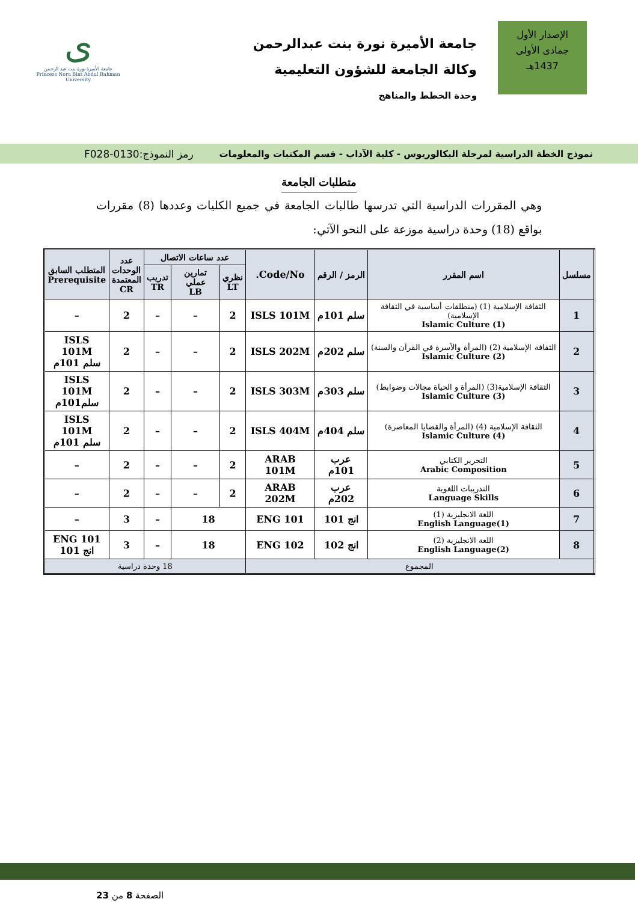الإصدار الأول
جمادى الأولى
1437هـ
جامعة الأميرة نورة بنت عبدالرحمن
وكالة الجامعة للشؤون التعليمية
وحدة الخطط والمناهج
ى
جامعة الأميرة نورة بنت عبد الرحمن
Princess Nora Bint Abdul Rahman University
نموذج الخطة الدراسية لمرحلة البكالوريوس - كلية الآداب - قسم المكتبات والمعلومات رمز النموذج:0130-F028
متطلبات الجامعة
وهي المقررات الدراسية التي تدرسها طالبات الجامعة في جميع الكليات وعددها (8) مقررات بواقع (18) وحدة دراسية موزعة على النحو الآتي:
| مسلسل | اسم المقرر | الرمز / الرقم | Code/No. | عدد ساعات الاتصال | | | عدد الوحدات المعتمدة CR | المتطلب السابق Prerequisite |
| --- | --- | --- | --- | --- | --- | --- | --- | --- |
| | | | | نظري LT | تمارين عملي LB | تدريب TR | | |
| 1 | الثقافة الإسلامية (1) (منطلقات أساسية في الثقافة الإسلامية) Islamic Culture (1) | سلم 101م | ISLS 101M | 2 | – | – | 2 | – |
| 2 | الثقافة الإسلامية (2) (المرأة والأسرة في القرآن والسنة) Islamic Culture (2) | سلم 202م | ISLS 202M | 2 | – | – | 2 | ISLS 101M سلم 101م |
| 3 | الثقافة الإسلامية(3) (المرأة و الحياة مجالات وضوابط) Islamic Culture (3) | سلم 303م | ISLS 303M | 2 | – | – | 2 | ISLS 101M سلم101م |
| 4 | الثقافة الإسلامية (4) (المرأة والقضايا المعاصرة) Islamic Culture (4) | سلم 404م | ISLS 404M | 2 | – | – | 2 | ISLS 101M سلم 101م |
| 5 | التحرير الكتابي Arabic Composition | عرب 101م | ARAB 101M | 2 | – | – | 2 | – |
| 6 | التدريبات اللغوية Language Skills | عرب 202م | ARAB 202M | 2 | – | – | 2 | – |
| 7 | اللغة الانجليزية (1) English Language(1) | انج 101 | ENG 101 | 18 | | – | 3 | – |
| 8 | اللغة الانجليزية (2) English Language(2) | انج 102 | ENG 102 | 18 | | – | 3 | ENG 101 انج 101 |
| المجموع | | | | 18 وحدة دراسية | | | | |
الصفحة 8 من 23